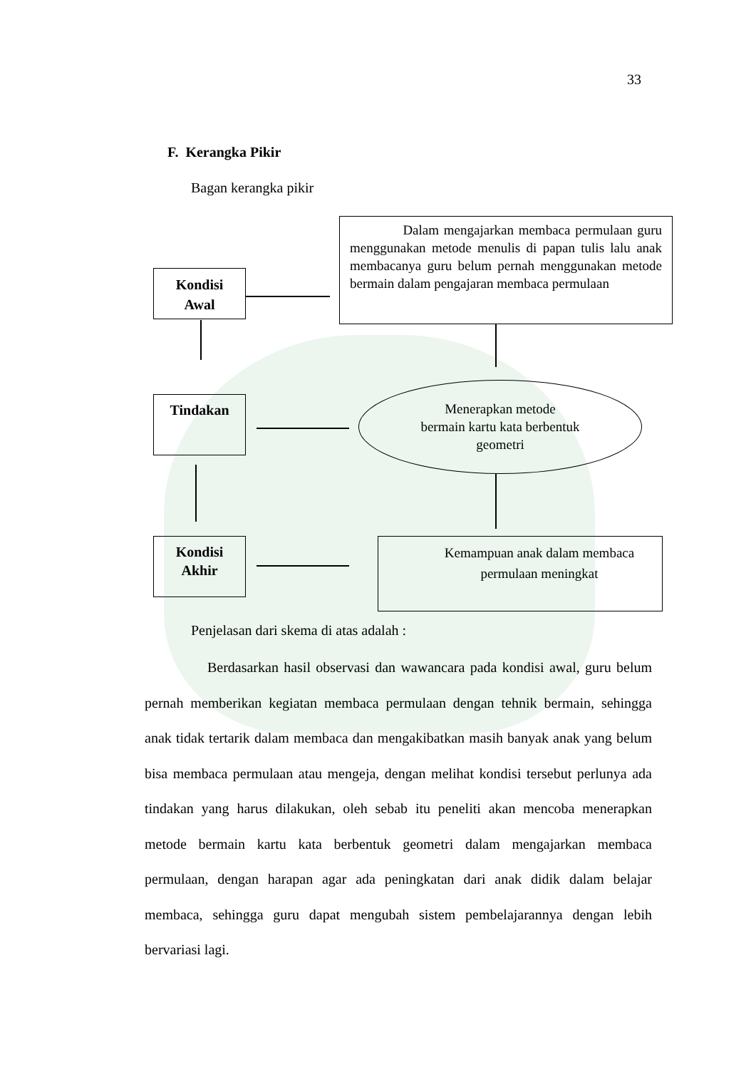33
F. Kerangka Pikir
Bagan kerangka pikir
Kondisi
Awal
Dalam mengajarkan membaca permulaan guru menggunakan metode menulis di papan tulis lalu anak membacanya guru belum pernah menggunakan metode bermain dalam pengajaran membaca permulaan
Tindakan
Menerapkan metode
bermain kartu kata berbentuk
geometri
Kondisi
Akhir
Kemampuan anak dalam membaca permulaan meningkat
Penjelasan dari skema di atas adalah :
Berdasarkan hasil observasi dan wawancara pada kondisi awal, guru belum pernah memberikan kegiatan membaca permulaan dengan tehnik bermain, sehingga anak tidak tertarik dalam membaca dan mengakibatkan masih banyak anak yang belum bisa membaca permulaan atau mengeja, dengan melihat kondisi tersebut perlunya ada tindakan yang harus dilakukan, oleh sebab itu peneliti akan mencoba menerapkan metode bermain kartu kata berbentuk geometri dalam mengajarkan membaca permulaan, dengan harapan agar ada peningkatan dari anak didik dalam belajar membaca, sehingga guru dapat mengubah sistem pembelajarannya dengan lebih bervariasi lagi.